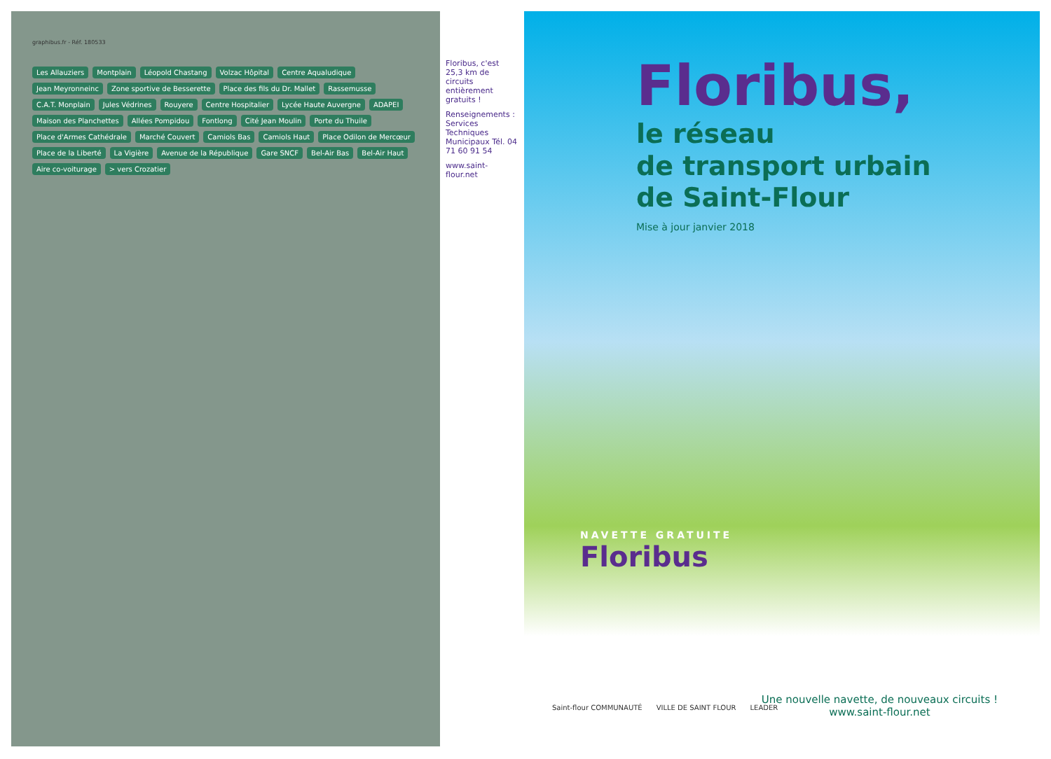graphibus.fr - Réf. 180533
Les Allauziers Montplain Léopold Chastang Volzac Hôpital Centre Aqualudique Jean Meyronneinc Zone sportive de Besserette Place des fils du Dr. Mallet Rassemusse C.A.T. Monplain Jules Védrines Rouyere Centre Hospitalier Lycée Haute Auvergne ADAPEI Maison des Planchettes Allées Pompidou Fontlong Cité Jean Moulin Porte du Thuile Place d'Armes Cathédrale Marché Couvert Camiols Bas Camiols Haut Place Odilon de Mercœur Place de la Liberté La Vigière Avenue de la République Gare SNCF Bel-Air Bas Bel-Air Haut Aire co-voiturage > vers Crozatier
Floribus, c'est 25,3 km de circuits entièrement gratuits !
Renseignements : Services Techniques Municipaux Tél. 04 71 60 91 54
www.saint-flour.net
Floribus,
le réseau
de transport urbain
de Saint-Flour
Mise à jour janvier 2018
NAVETTE GRATUITE
Floribus
Saint-flour COMMUNAUTÉ VILLE DE SAINT FLOUR LEADER
Une nouvelle navette, de nouveaux circuits !
www.saint-flour.net